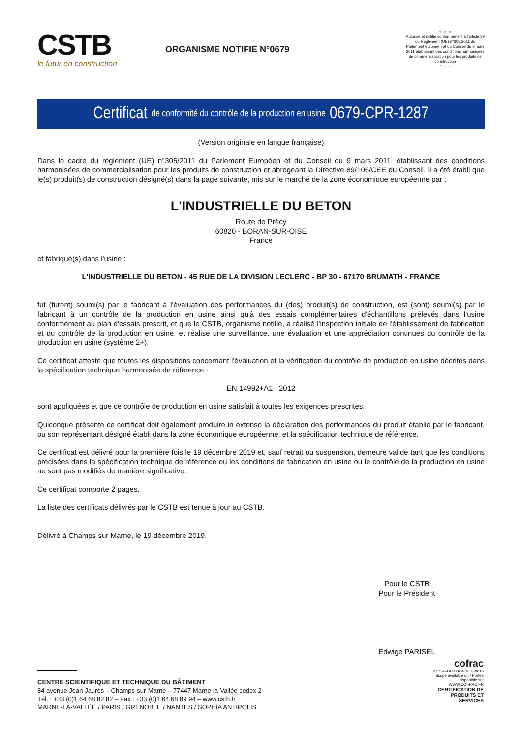CSTB
le futur en construction
ORGANISME NOTIFIE N°0679
☆ ☆ ☆
Autorisé et notifié conformément à l'article 39 du Règlement (UE) n°305/2011 du Parlement européen et du Conseil du 9 mars 2011 établissant des conditions harmonisées de commercialisation pour les produits de construction
☆ ☆ ☆
Certificat de conformité du contrôle de la production en usine 0679-CPR-1287
(Version originale en langue française)
Dans le cadre du règlement (UE) n°305/2011 du Parlement Européen et du Conseil du 9 mars 2011, établissant des conditions harmonisées de commercialisation pour les produits de construction et abrogeant la Directive 89/106/CEE du Conseil, il a été établi que le(s) produit(s) de construction désigné(s) dans la page suivante, mis sur le marché de la zone économique européenne par :
L'INDUSTRIELLE DU BETON
Route de Précy
60820 - BORAN-SUR-OISE
France
et fabriqué(s) dans l'usine :
L'INDUSTRIELLE DU BETON - 45 RUE DE LA DIVISION LECLERC - BP 30 - 67170 BRUMATH - FRANCE
fut (furent) soumi(s) par le fabricant à l'évaluation des performances du (des) produit(s) de construction, est (sont) soumi(s) par le fabricant à un contrôle de la production en usine ainsi qu'à des essais complémentaires d'échantillons prélevés dans l'usine conformément au plan d'essais prescrit, et que le CSTB, organisme notifié, a réalisé l'inspection initiale de l'établissement de fabrication et du contrôle de la production en usine, et réalise une surveillance, une évaluation et une appréciation continues du contrôle de la production en usine (système 2+).
Ce certificat atteste que toutes les dispositions concernant l'évaluation et la vérification du contrôle de production en usine décrites dans la spécification technique harmonisée de référence :
EN 14992+A1 : 2012
sont appliquées et que ce contrôle de production en usine satisfait à toutes les exigences prescrites.
Quiconque présente ce certificat doit également produire in extenso la déclaration des performances du produit établie par le fabricant, ou son représentant désigné établi dans la zone économique européenne, et la spécification technique de référence.
Ce certificat est délivré pour la première fois le 19 décembre 2019 et, sauf retrait ou suspension, demeure valide tant que les conditions précisées dans la spécification technique de référence ou les conditions de fabrication en usine ou le contrôle de la production en usine ne sont pas modifiés de manière significative.
Ce certificat comporte 2 pages.
La liste des certificats délivrés par le CSTB est tenue à jour au CSTB.
Délivré à Champs sur Marne, le 19 décembre 2019.
Pour le CSTB
Pour le Président
Edwige PARISEL
CENTRE SCIENTIFIQUE ET TECHNIQUE DU BÂTIMENT
84 avenue Jean Jaurès – Champs-sur-Marne – 77447 Marne-la-Vallée cedex 2
Tél. : +33 (0)1 64 68 82 82 – Fax : +33 (0)1 64 68 89 94 – www.cstb.fr
MARNE-LA-VALLÉE / PARIS / GRENOBLE / NANTES / SOPHIA ANTIPOLIS
cofrac
ACCREDITATION N° 5-0010 Scope available on / Portée disponible sur WWW.COFRAC.FR
CERTIFICATION DE PRODUITS ET SERVICES